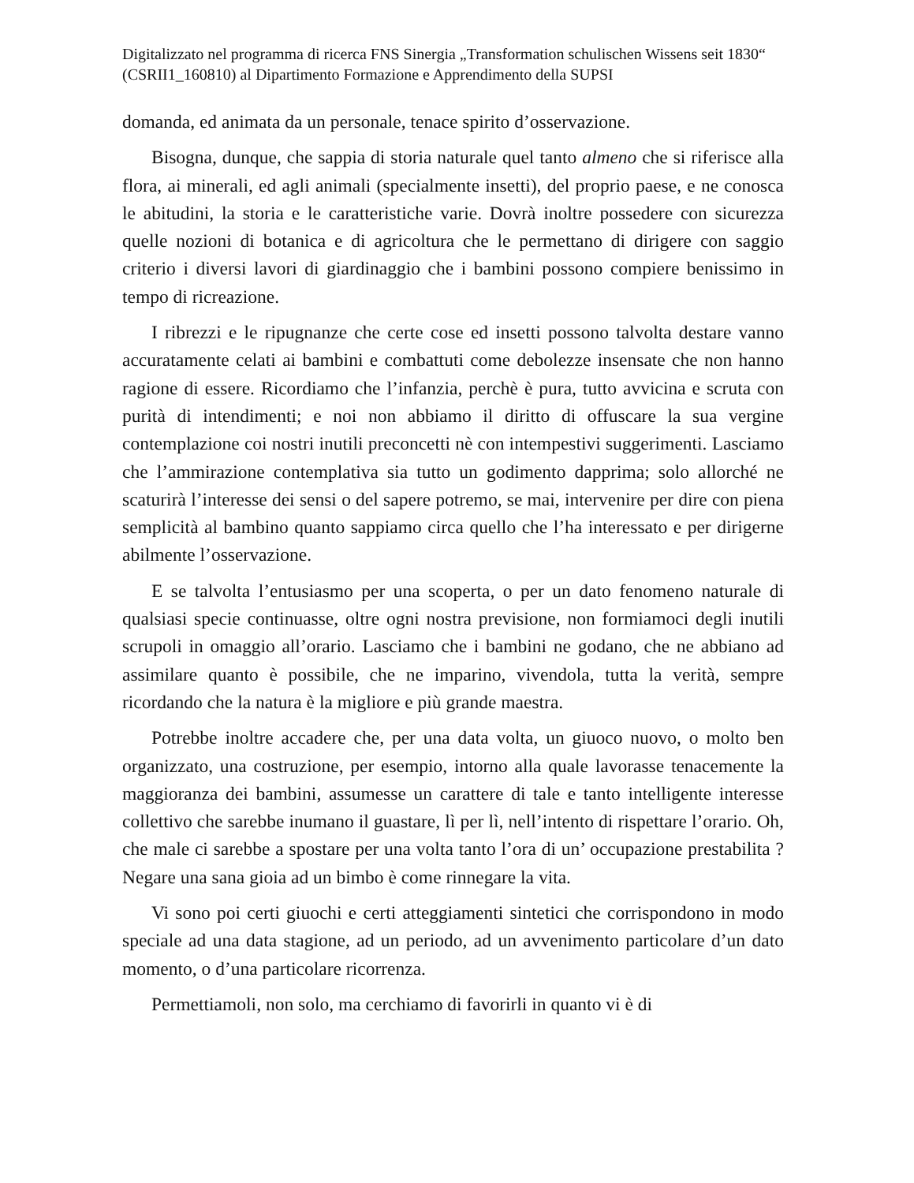Digitalizzato nel programma di ricerca FNS Sinergia „Transformation schulischen Wissens seit 1830“ (CSRII1_160810) al Dipartimento Formazione e Apprendimento della SUPSI
domanda, ed animata da un personale, tenace spirito d’osservazione.
Bisogna, dunque, che sappia di storia naturale quel tanto almeno che si riferisce alla flora, ai minerali, ed agli animali (specialmente insetti), del proprio paese, e ne conosca le abitudini, la storia e le caratteristiche varie. Dovrà inoltre possedere con sicurezza quelle nozioni di botanica e di agricoltura che le permettano di dirigere con saggio criterio i diversi lavori di giardinaggio che i bambini possono compiere benissimo in tempo di ricreazione.
I ribrezzi e le ripugnanze che certe cose ed insetti possono talvolta destare vanno accuratamente celati ai bambini e combattuti come debolezze insensate che non hanno ragione di essere. Ricordiamo che l’infanzia, perchè è pura, tutto avvicina e scruta con purità di intendimenti; e noi non abbiamo il diritto di offuscare la sua vergine contemplazione coi nostri inutili preconcetti nè con intempestivi suggerimenti. Lasciamo che l’ammirazione contemplativa sia tutto un godimento dapprima; solo allorché ne scaturirà l’interesse dei sensi o del sapere potremo, se mai, intervenire per dire con piena semplicità al bambino quanto sappiamo circa quello che l’ha interessato e per dirigerne abilmente l’osservazione.
E se talvolta l’entusiasmo per una scoperta, o per un dato fenomeno naturale di qualsiasi specie continuasse, oltre ogni nostra previsione, non formiamoci degli inutili scrupoli in omaggio all’orario. Lasciamo che i bambini ne godano, che ne abbiano ad assimilare quanto è possibile, che ne imparino, vivendola, tutta la verità, sempre ricordando che la natura è la migliore e più grande maestra.
Potrebbe inoltre accadere che, per una data volta, un giuoco nuovo, o molto ben organizzato, una costruzione, per esempio, intorno alla quale lavorasse tenacemente la maggioranza dei bambini, assumesse un carattere di tale e tanto intelligente interesse collettivo che sarebbe inumano il guastare, lì per lì, nell’intento di rispettare l’orario. Oh, che male ci sarebbe a spostare per una volta tanto l’ora di un’ occupazione prestabilita ? Negare una sana gioia ad un bimbo è come rinnegare la vita.
Vi sono poi certi giuochi e certi atteggiamenti sintetici che corrispondono in modo speciale ad una data stagione, ad un periodo, ad un avvenimento particolare d’un dato momento, o d’una particolare ricorrenza.
Permettiamoli, non solo, ma cerchiamo di favorirli in quanto vi è di